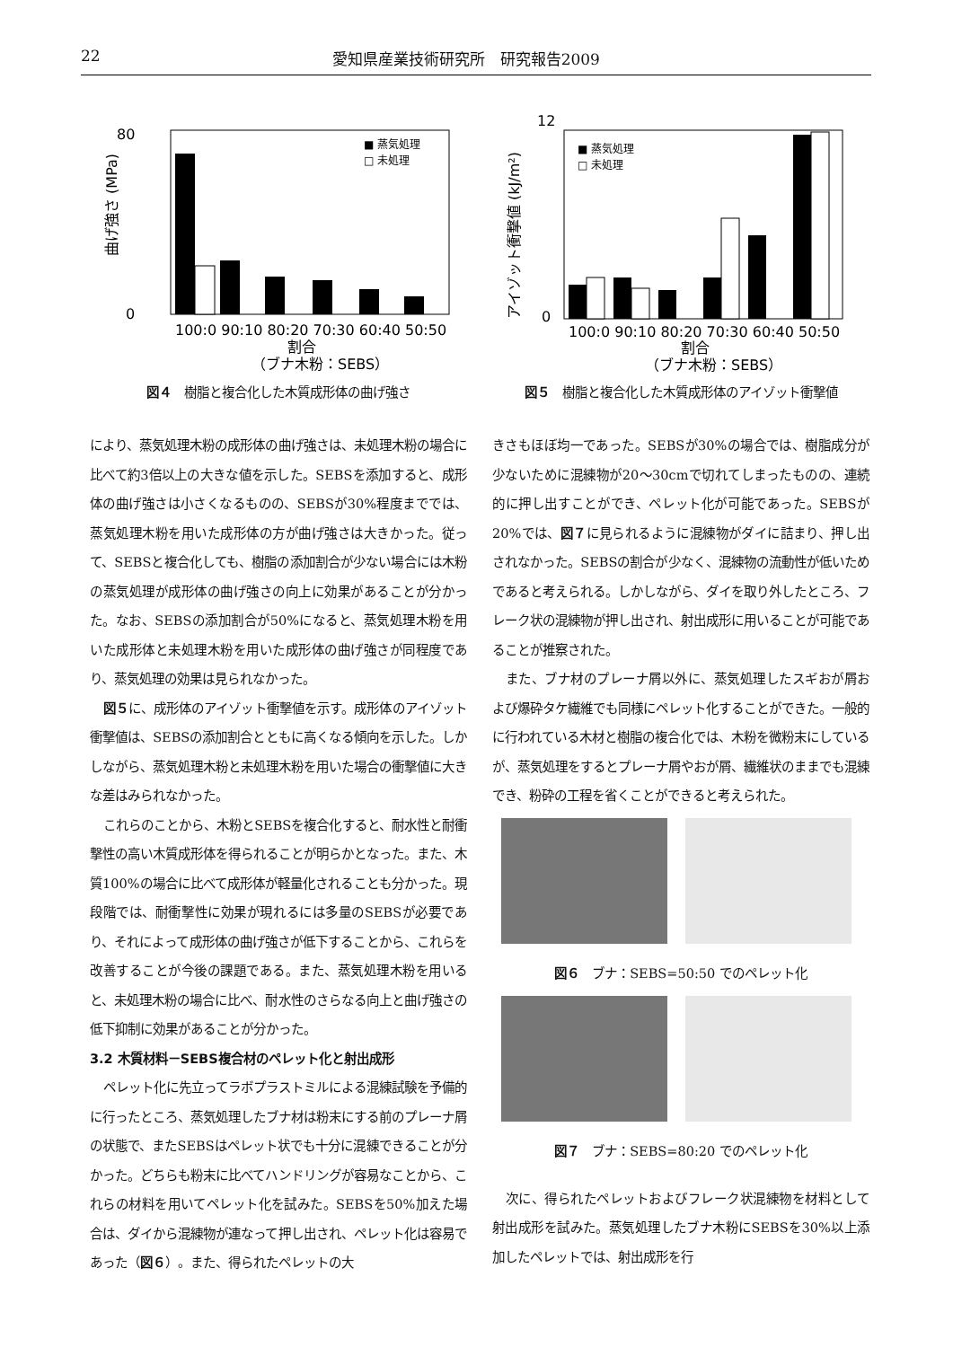22 愛知県産業技術研究所　研究報告2009
0
80
100:0 90:10 80:20 70:30 60:40 50:50
割合
（ブナ木粉：SEBS）
■ 蒸気処理
□ 未処理
曲げ強さ (MPa)
図４　樹脂と複合化した木質成形体の曲げ強さ
0
12
100:0 90:10 80:20 70:30 60:40 50:50
割合
（ブナ木粉：SEBS）
■ 蒸気処理
□ 未処理
アイゾット衝撃値 (kJ/m²)
図５　樹脂と複合化した木質成形体のアイゾット衝撃値
により、蒸気処理木粉の成形体の曲げ強さは、未処理木粉の場合に比べて約3倍以上の大きな値を示した。SEBSを添加すると、成形体の曲げ強さは小さくなるものの、SEBSが30%程度まででは、蒸気処理木粉を用いた成形体の方が曲げ強さは大きかった。従って、SEBSと複合化しても、樹脂の添加割合が少ない場合には木粉の蒸気処理が成形体の曲げ強さの向上に効果があることが分かった。なお、SEBSの添加割合が50%になると、蒸気処理木粉を用いた成形体と未処理木粉を用いた成形体の曲げ強さが同程度であり、蒸気処理の効果は見られなかった。
図５に、成形体のアイゾット衝撃値を示す。成形体のアイゾット衝撃値は、SEBSの添加割合とともに高くなる傾向を示した。しかしながら、蒸気処理木粉と未処理木粉を用いた場合の衝撃値に大きな差はみられなかった。
これらのことから、木粉とSEBSを複合化すると、耐水性と耐衝撃性の高い木質成形体を得られることが明らかとなった。また、木質100%の場合に比べて成形体が軽量化されることも分かった。現段階では、耐衝撃性に効果が現れるには多量のSEBSが必要であり、それによって成形体の曲げ強さが低下することから、これらを改善することが今後の課題である。また、蒸気処理木粉を用いると、未処理木粉の場合に比べ、耐水性のさらなる向上と曲げ強さの低下抑制に効果があることが分かった。
3.2 木質材料－SEBS複合材のペレット化と射出成形
ペレット化に先立ってラボプラストミルによる混練試験を予備的に行ったところ、蒸気処理したブナ材は粉末にする前のプレーナ屑の状態で、またSEBSはペレット状でも十分に混練できることが分かった。どちらも粉末に比べてハンドリングが容易なことから、これらの材料を用いてペレット化を試みた。SEBSを50%加えた場合は、ダイから混練物が連なって押し出され、ペレット化は容易であった（図６）。また、得られたペレットの大
きさもほぼ均一であった。SEBSが30%の場合では、樹脂成分が少ないために混練物が20～30cmで切れてしまったものの、連続的に押し出すことができ、ペレット化が可能であった。SEBSが20%では、図７に見られるように混練物がダイに詰まり、押し出されなかった。SEBSの割合が少なく、混練物の流動性が低いためであると考えられる。しかしながら、ダイを取り外したところ、フレーク状の混練物が押し出され、射出成形に用いることが可能であることが推察された。
また、ブナ材のプレーナ屑以外に、蒸気処理したスギおが屑および爆砕タケ繊維でも同様にペレット化することができた。一般的に行われている木材と樹脂の複合化では、木粉を微粉末にしているが、蒸気処理をするとプレーナ屑やおが屑、繊維状のままでも混練でき、粉砕の工程を省くことができると考えられた。
図６　ブナ：SEBS=50:50 でのペレット化
図７　ブナ：SEBS=80:20 でのペレット化
次に、得られたペレットおよびフレーク状混練物を材料として射出成形を試みた。蒸気処理したブナ木粉にSEBSを30%以上添加したペレットでは、射出成形を行